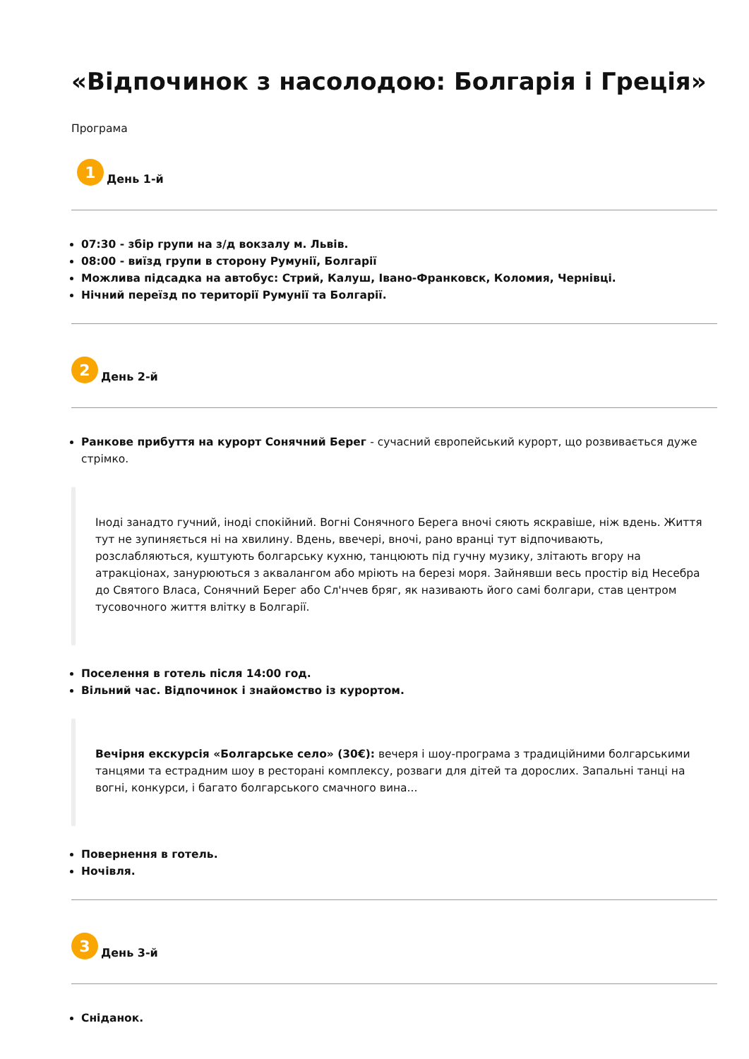«Відпочинок з насолодою: Болгарія і Греція»
Програма
1
День 1-й
07:30 - збір групи на з/д вокзалу м. Львів.
08:00 - виїзд групи в сторону Румунії, Болгарії
Можлива підсадка на автобус: Стрий, Калуш, Івано-Франковск, Коломия, Чернівці.
Нічний переїзд по території Румунії та Болгарії.
2
День 2-й
Ранкове прибуття на курорт Сонячний Берег - сучасний європейський курорт, що розвивається дуже стрімко.
Іноді занадто гучний, іноді спокійний. Вогні Сонячного Берега вночі сяють яскравіше, ніж вдень. Життя тут не зупиняється ні на хвилину. Вдень, ввечері, вночі, рано вранці тут відпочивають, розслабляються, куштують болгарську кухню, танцюють під гучну музику, злітають вгору на атракціонах, занурюються з аквалангом або мріють на березі моря. Зайнявши весь простір від Несебра до Святого Власа, Сонячний Берег або Сл'нчев бряг, як називають його самі болгари, став центром тусовочного життя влітку в Болгарії.
Поселення в готель після 14:00 год.
Вільний час. Відпочинок і знайомство із курортом.
Вечірня екскурсія «Болгарське село» (30€): вечеря і шоу-програма з традиційними болгарськими танцями та естрадним шоу в ресторані комплексу, розваги для дітей та дорослих. Запальні танці на вогні, конкурси, і багато болгарського смачного вина...
Повернення в готель.
Ночівля.
3
День 3-й
Сніданок.